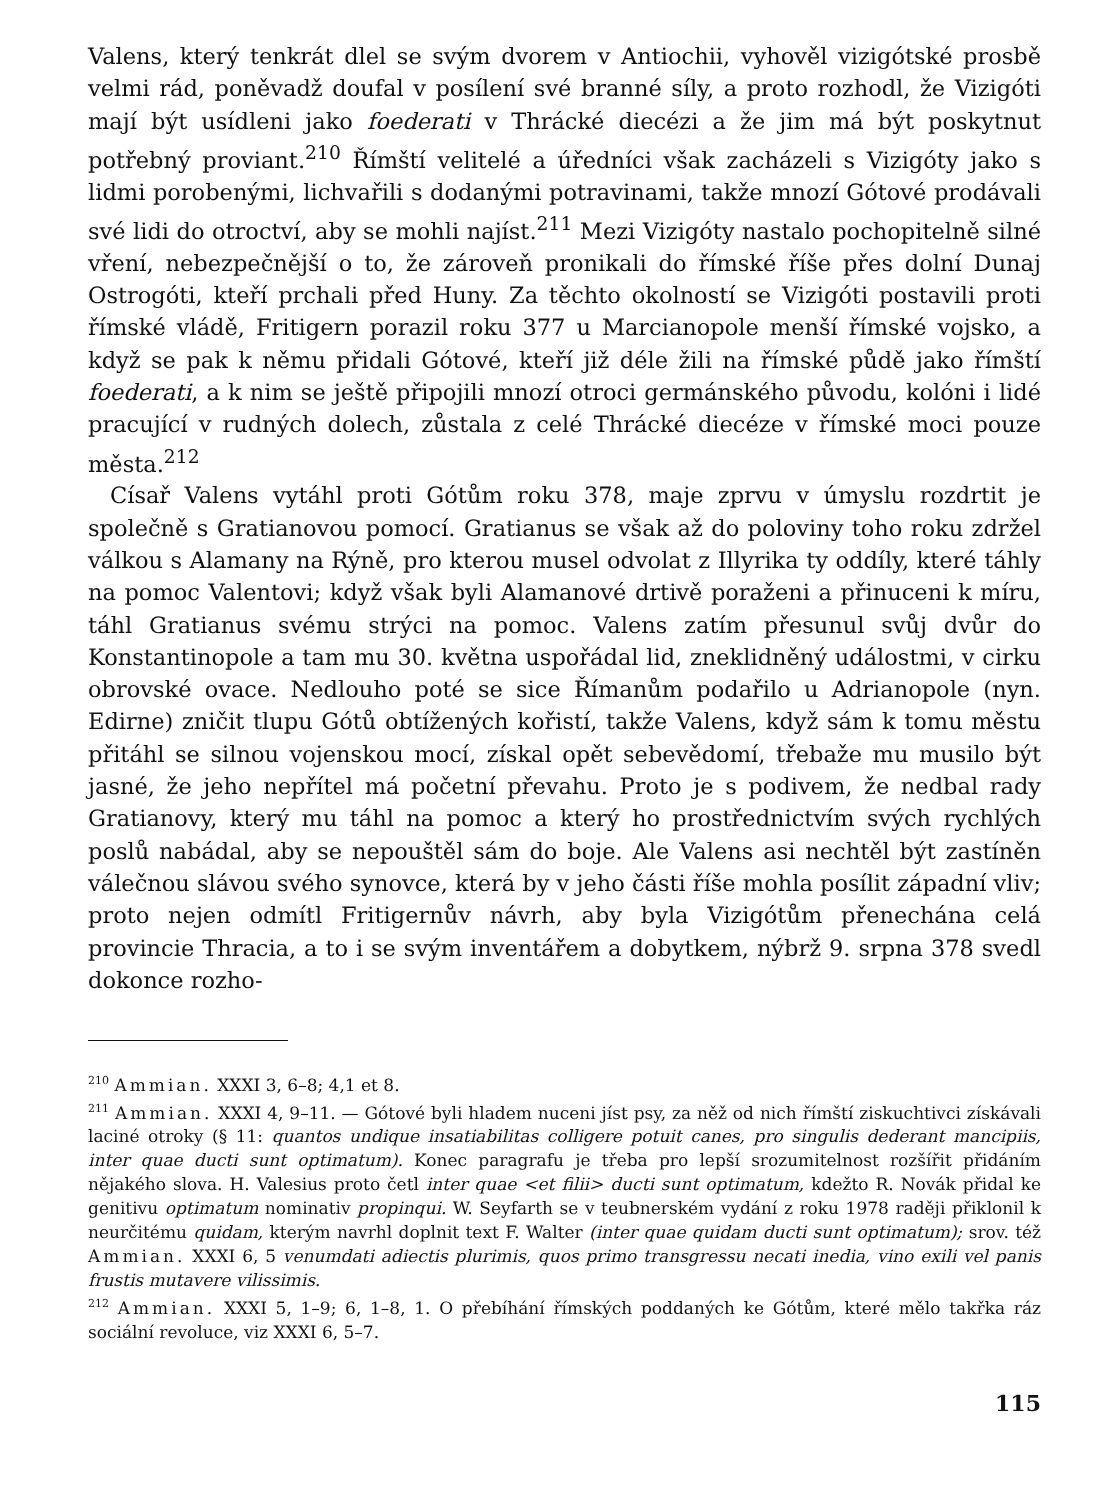Valens, který tenkrát dlel se svým dvorem v Antiochii, vyhověl vizigótské prosbě velmi rád, poněvadž doufal v posílení své branné síly, a proto rozhodl, že Vizigóti mají být usídleni jako foederati v Thrácké diecézi a že jim má být poskytnut potřebný proviant.<sup>210</sup> Římští velitelé a úředníci však zacházeli s Vizigóty jako s lidmi porobenými, lichvařili s dodanými potravinami, takže mnozí Gótové prodávali své lidi do otroctví, aby se mohli najíst.<sup>211</sup> Mezi Vizigóty nastalo pochopitelně silné vření, nebezpečnější o to, že zároveň pronikali do římské říše přes dolní Dunaj Ostrogóti, kteří prchali před Huny. Za těchto okolností se Vizigóti postavili proti římské vládě, Fritigern porazil roku 377 u Marcianopole menší římské vojsko, a když se pak k němu přidali Gótové, kteří již déle žili na římské půdě jako římští foederati, a k nim se ještě připojili mnozí otroci germánského původu, kolóni i lidé pracující v rudných dolech, zůstala z celé Thrácké diecéze v římské moci pouze města.<sup>212</sup>
Císař Valens vytáhl proti Gótům roku 378, maje zprvu v úmyslu rozdrtit je společně s Gratianovou pomocí. Gratianus se však až do poloviny toho roku zdržel válkou s Alamany na Rýně, pro kterou musel odvolat z Illyrika ty oddíly, které táhly na pomoc Valentovi; když však byli Alamanové drtivě poraženi a přinuceni k míru, táhl Gratianus svému strýci na pomoc. Valens zatím přesunul svůj dvůr do Konstantinopole a tam mu 30. května uspořádal lid, zneklidněný událostmi, v cirku obrovské ovace. Nedlouho poté se sice Římanům podařilo u Adrianopole (nyn. Edirne) zničit tlupu Gótů obtížených kořistí, takže Valens, když sám k tomu městu přitáhl se silnou vojenskou mocí, získal opět sebevědomí, třebaže mu musilo být jasné, že jeho nepřítel má početní převahu. Proto je s podivem, že nedbal rady Gratianovy, který mu táhl na pomoc a který ho prostřednictvím svých rychlých poslů nabádal, aby se nepouštěl sám do boje. Ale Valens asi nechtěl být zastíněn válečnou slávou svého synovce, která by v jeho části říše mohla posílit západní vliv; proto nejen odmítl Fritigernův návrh, aby byla Vizigótům přenechána celá provincie Thracia, a to i se svým inventářem a dobytkem, nýbrž 9. srpna 378 svedl dokonce rozho-
<sup>210</sup> Ammian. XXXI 3, 6–8; 4,1 et 8.
<sup>211</sup> Ammian. XXXI 4, 9–11. — Gótové byli hladem nuceni jíst psy, za něž od nich římští ziskuchtivci získávali laciné otroky (§ 11: quantos undique insatiabilitas colligere potuit canes, pro singulis dederant mancipiis, inter quae ducti sunt optimatum). Konec paragrafu je třeba pro lepší srozumitelnost rozšířit přidáním nějakého slova. H. Valesius proto četl inter quae <et filii> ducti sunt optimatum, kdežto R. Novák přidal ke genitivu optimatum nominativ propinqui. W. Seyfarth se v teubnerském vydání z roku 1978 raději přiklonil k neurčitému quidam, kterým navrhl doplnit text F. Walter (inter quae quidam ducti sunt optimatum); srov. též Ammian. XXXI 6, 5 venumdati adiectis plurimis, quos primo transgressu necati inedia, vino exili vel panis frustis mutavere vilissimis.
<sup>212</sup> Ammian. XXXI 5, 1–9; 6, 1–8, 1. O přebíhání římských poddaných ke Gótům, které mělo takřka ráz sociální revoluce, viz XXXI 6, 5–7.
115